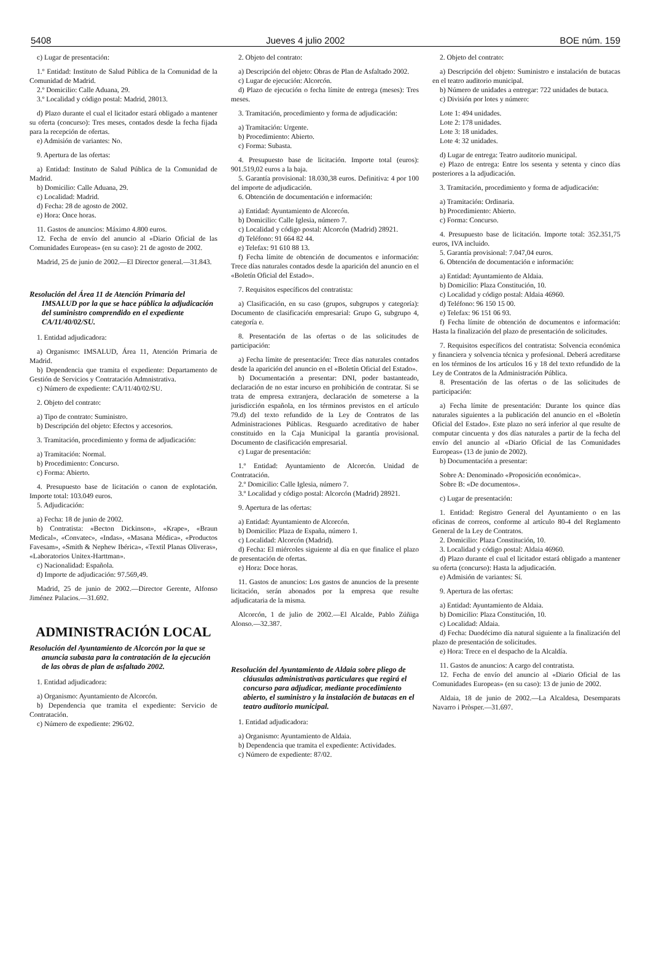5408 Jueves 4 julio 2002 BOE núm. 159
c) Lugar de presentación:
1.º Entidad: Instituto de Salud Pública de la Comunidad de la Comunidad de Madrid.
2.º Domicilio: Calle Aduana, 29.
3.º Localidad y código postal: Madrid, 28013.
d) Plazo durante el cual el licitador estará obligado a mantener su oferta (concurso): Tres meses, contados desde la fecha fijada para la recepción de ofertas.
e) Admisión de variantes: No.
9. Apertura de las ofertas:
a) Entidad: Instituto de Salud Pública de la Comunidad de Madrid.
b) Domicilio: Calle Aduana, 29.
c) Localidad: Madrid.
d) Fecha: 28 de agosto de 2002.
e) Hora: Once horas.
11. Gastos de anuncios: Máximo 4.800 euros.
12. Fecha de envío del anuncio al «Diario Oficial de las Comunidades Europeas» (en su caso): 21 de agosto de 2002.
Madrid, 25 de junio de 2002.—El Director general.—31.843.
Resolución del Área 11 de Atención Primaria del IMSALUD por la que se hace pública la adjudicación del suministro comprendido en el expediente CA/11/40/02/SU.
1. Entidad adjudicadora:
a) Organismo: IMSALUD, Área 11, Atención Primaria de Madrid.
b) Dependencia que tramita el expediente: Departamento de Gestión de Servicios y Contratación Admnistrativa.
c) Número de expediente: CA/11/40/02/SU.
2. Objeto del contrato:
a) Tipo de contrato: Suministro.
b) Descripción del objeto: Efectos y accesorios.
3. Tramitación, procedimiento y forma de adjudicación:
a) Tramitación: Normal.
b) Procedimiento: Concurso.
c) Forma: Abierto.
4. Presupuesto base de licitación o canon de explotación. Importe total: 103.049 euros.
5. Adjudicación:
a) Fecha: 18 de junio de 2002.
b) Contratista: «Becton Dickinson», «Krape», «Braun Medical», «Convatec», «Indas», «Masana Médica», «Productos Favesam», «Smith & Nephew Ibérica», «Textil Planas Oliveras», «Laboratorios Unitex-Harttman».
c) Nacionalidad: Española.
d) Importe de adjudicación: 97.569,49.
Madrid, 25 de junio de 2002.—Director Gerente, Alfonso Jiménez Palacios.—31.692.
ADMINISTRACIÓN LOCAL
Resolución del Ayuntamiento de Alcorcón por la que se anuncia subasta para la contratación de la ejecución de las obras de plan de asfaltado 2002.
1. Entidad adjudicadora:
a) Organismo: Ayuntamiento de Alcorcón.
b) Dependencia que tramita el expediente: Servicio de Contratación.
c) Número de expediente: 296/02.
2. Objeto del contrato:
a) Descripción del objeto: Obras de Plan de Asfaltado 2002.
c) Lugar de ejecución: Alcorcón.
d) Plazo de ejecución o fecha límite de entrega (meses): Tres meses.
3. Tramitación, procedimiento y forma de adjudicación:
a) Tramitación: Urgente.
b) Procedimiento: Abierto.
c) Forma: Subasta.
4. Presupuesto base de licitación. Importe total (euros): 901.519,02 euros a la baja.
5. Garantía provisional: 18.030,38 euros. Definitiva: 4 por 100 del importe de adjudicación.
6. Obtención de documentación e información:
a) Entidad: Ayuntamiento de Alcorcón.
b) Domicilio: Calle Iglesia, número 7.
c) Localidad y código postal: Alcorcón (Madrid) 28921.
d) Teléfono: 91 664 82 44.
e) Telefax: 91 610 88 13.
f) Fecha límite de obtención de documentos e información: Trece días naturales contados desde la aparición del anuncio en el «Boletín Oficial del Estado».
7. Requisitos específicos del contratista:
a) Clasificación, en su caso (grupos, subgrupos y categoría): Documento de clasificación empresarial: Grupo G, subgrupo 4, categoría e.
8. Presentación de las ofertas o de las solicitudes de participación:
a) Fecha límite de presentación: Trece días naturales contados desde la aparición del anuncio en el «Boletín Oficial del Estado».
b) Documentación a presentar: DNI, poder bastanteado, declaración de no estar incurso en prohibición de contratar. Si se trata de empresa extranjera, declaración de someterse a la jurisdicción española, en los términos previstos en el artículo 79.d) del texto refundido de la Ley de Contratos de las Administraciones Públicas. Resguardo acreditativo de haber constituido en la Caja Municipal la garantía provisional. Documento de clasificación empresarial.
c) Lugar de presentación:
1.º Entidad: Ayuntamiento de Alcorcón. Unidad de Contratación.
2.º Domicilio: Calle Iglesia, número 7.
3.º Localidad y código postal: Alcorcón (Madrid) 28921.
9. Apertura de las ofertas:
a) Entidad: Ayuntamiento de Alcorcón.
b) Domicilio: Plaza de España, número 1.
c) Localidad: Alcorcón (Madrid).
d) Fecha: El miércoles siguiente al día en que finalice el plazo de presentación de ofertas.
e) Hora: Doce horas.
11. Gastos de anuncios: Los gastos de anuncios de la presente licitación, serán abonados por la empresa que resulte adjudicataria de la misma.
Alcorcón, 1 de julio de 2002.—El Alcalde, Pablo Zúñiga Alonso.—32.387.
Resolución del Ayuntamiento de Aldaia sobre pliego de cláusulas administrativas particulares que regirá el concurso para adjudicar, mediante procedimiento abierto, el suministro y la instalación de butacas en el teatro auditorio municipal.
1. Entidad adjudicadora:
a) Organismo: Ayuntamiento de Aldaia.
b) Dependencia que tramita el expediente: Actividades.
c) Número de expediente: 87/02.
2. Objeto del contrato:
a) Descripción del objeto: Suministro e instalación de butacas en el teatro auditorio municipal.
b) Número de unidades a entregar: 722 unidades de butaca.
c) División por lotes y número:
Lote 1: 494 unidades.
Lote 2: 178 unidades.
Lote 3: 18 unidades.
Lote 4: 32 unidades.
d) Lugar de entrega: Teatro auditorio municipal.
e) Plazo de entrega: Entre los sesenta y setenta y cinco días posteriores a la adjudicación.
3. Tramitación, procedimiento y forma de adjudicación:
a) Tramitación: Ordinaria.
b) Procedimiento: Abierto.
c) Forma: Concurso.
4. Presupuesto base de licitación. Importe total: 352.351,75 euros, IVA incluido.
5. Garantía provisional: 7.047,04 euros.
6. Obtención de documentación e información:
a) Entidad: Ayuntamiento de Aldaia.
b) Domicilio: Plaza Constitución, 10.
c) Localidad y código postal: Aldaia 46960.
d) Teléfono: 96 150 15 00.
e) Telefax: 96 151 06 93.
f) Fecha límite de obtención de documentos e información: Hasta la finalización del plazo de presentación de solicitudes.
7. Requisitos específicos del contratista: Solvencia económica y financiera y solvencia técnica y profesional. Deberá acreditarse en los términos de los artículos 16 y 18 del texto refundido de la Ley de Contratos de la Administración Pública.
8. Presentación de las ofertas o de las solicitudes de participación:
a) Fecha límite de presentación: Durante los quince días naturales siguientes a la publicación del anuncio en el «Boletín Oficial del Estado». Este plazo no será inferior al que resulte de computar cincuenta y dos días naturales a partir de la fecha del envío del anuncio al «Diario Oficial de las Comunidades Europeas» (13 de junio de 2002).
b) Documentación a presentar:
Sobre A: Denominado «Proposición económica».
Sobre B: «De documentos».
c) Lugar de presentación:
1. Entidad: Registro General del Ayuntamiento o en las oficinas de correos, conforme al artículo 80-4 del Reglamento General de la Ley de Contratos.
2. Domicilio: Plaza Constitución, 10.
3. Localidad y código postal: Aldaia 46960.
d) Plazo durante el cual el licitador estará obligado a mantener su oferta (concurso): Hasta la adjudicación.
e) Admisión de variantes: Sí.
9. Apertura de las ofertas:
a) Entidad: Ayuntamiento de Aldaia.
b) Domicilio: Plaza Constitución, 10.
c) Localidad: Aldaia.
d) Fecha: Duodécimo día natural siguiente a la finalización del plazo de presentación de solicitudes.
e) Hora: Trece en el despacho de la Alcaldía.
11. Gastos de anuncios: A cargo del contratista.
12. Fecha de envío del anuncio al «Diario Oficial de las Comunidades Europeas» (en su caso): 13 de junio de 2002.
Aldaia, 18 de junio de 2002.—La Alcaldesa, Desemparats Navarro i Pròsper.—31.697.